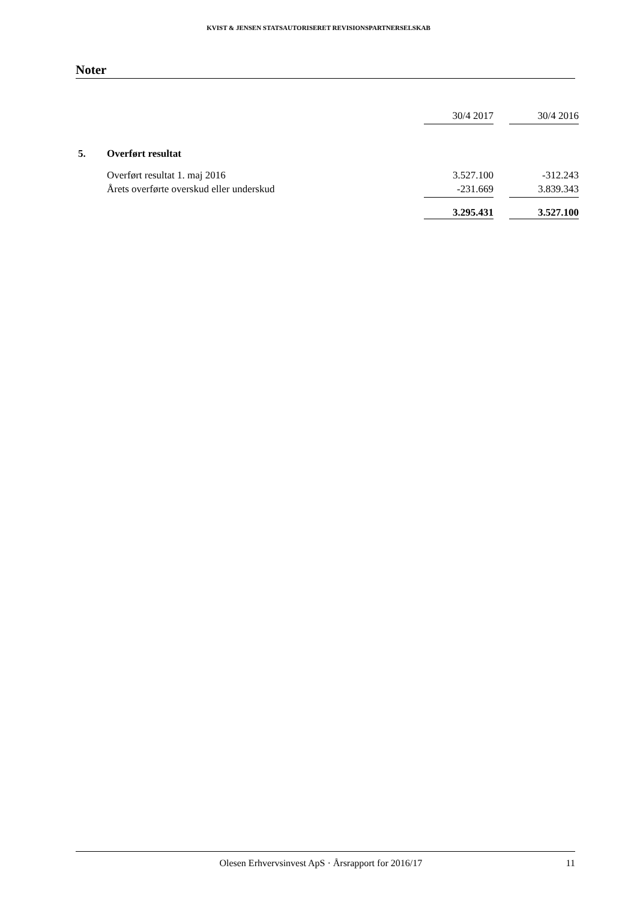KVIST & JENSEN STATSAUTORISERET REVISIONSPARTNERSELSKAB
Noter
| | | 30/4 2017 | | 30/4 2016 |
| --- | --- | --- | --- | --- |
| 5. | Overført resultat | | | |
| | Overført resultat 1. maj 2016 | 3.527.100 | | -312.243 |
| | Årets overførte overskud eller underskud | -231.669 | | 3.839.343 |
| | | 3.295.431 | | 3.527.100 |
Olesen Erhvervsinvest ApS · Årsrapport for 2016/17 11